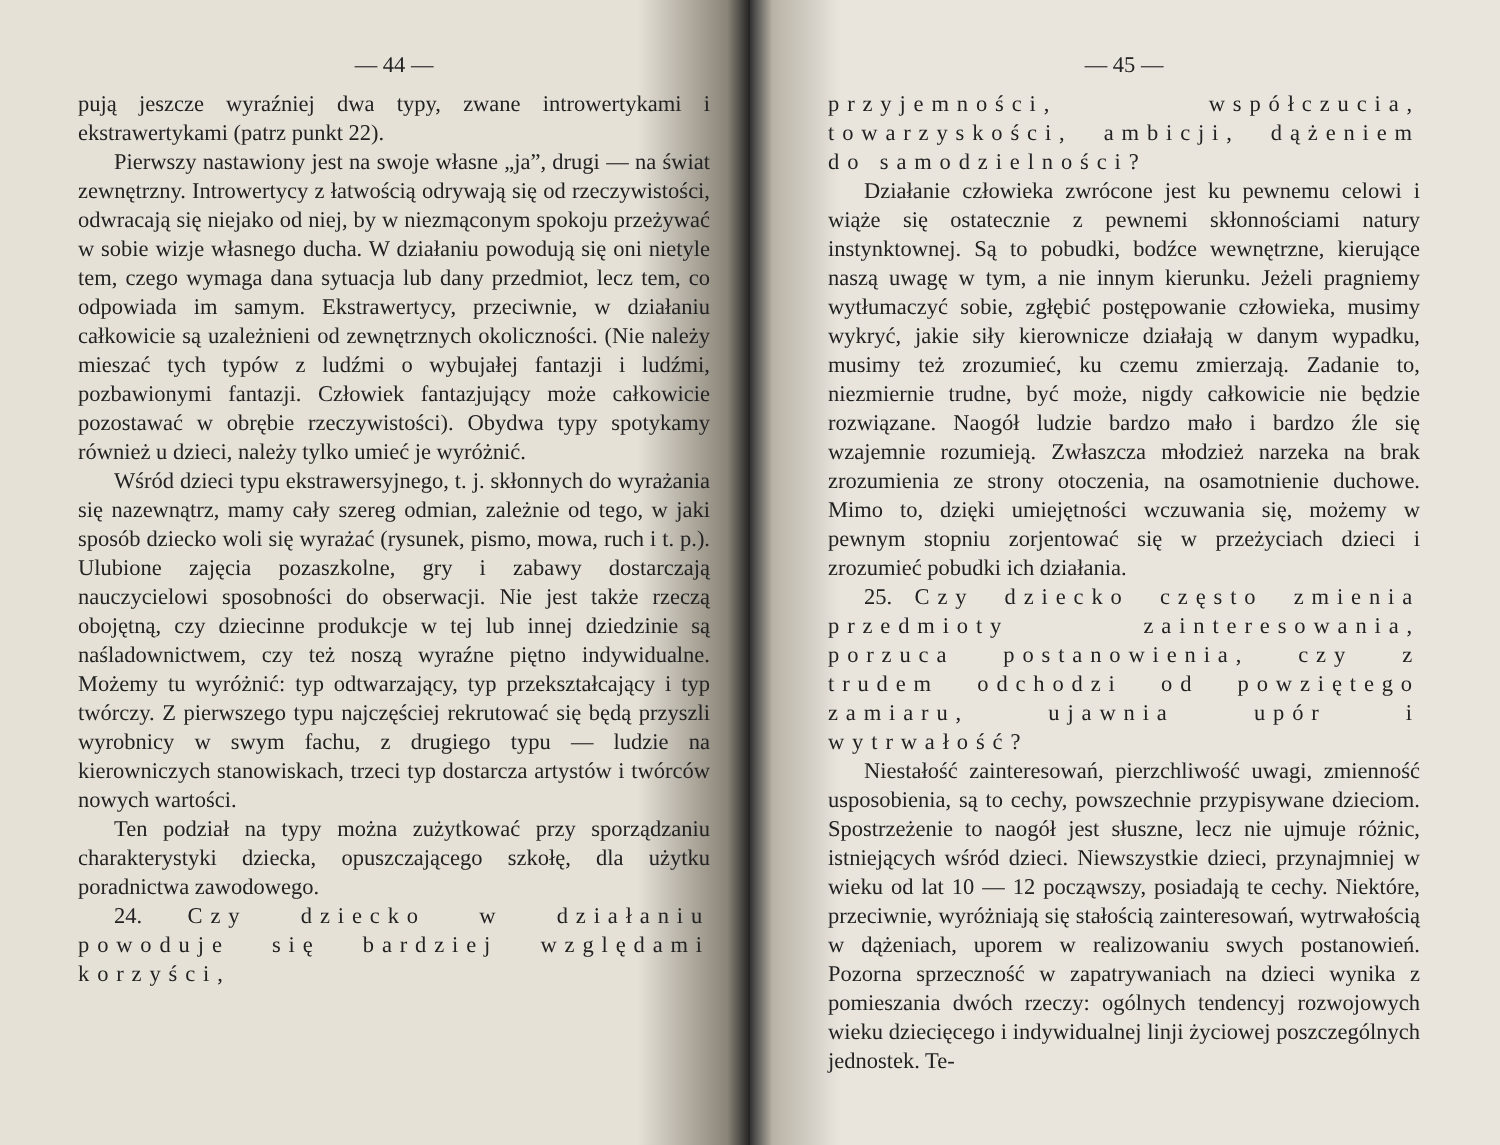— 44 —
pują jeszcze wyraźniej dwa typy, zwane introwertykami i ekstrawertykami (patrz punkt 22).
Pierwszy nastawiony jest na swoje własne „ja”, drugi — na świat zewnętrzny. Introwertycy z łatwością odrywają się od rzeczywistości, odwracają się niejako od niej, by w niezmąconym spokoju przeżywać w sobie wizje własnego ducha. W działaniu powodują się oni nietyle tem, czego wymaga dana sytuacja lub dany przedmiot, lecz tem, co odpowiada im samym. Ekstrawertycy, przeciwnie, w działaniu całkowicie są uzależnieni od zewnętrznych okoliczności. (Nie należy mieszać tych typów z ludźmi o wybujałej fantazji i ludźmi, pozbawionymi fantazji. Człowiek fantazjujący może całkowicie pozostawać w obrębie rzeczywistości). Obydwa typy spotykamy również u dzieci, należy tylko umieć je wyróżnić.
Wśród dzieci typu ekstrawersyjnego, t. j. skłonnych do wyrażania się nazewnątrz, mamy cały szereg odmian, zależnie od tego, w jaki sposób dziecko woli się wyrażać (rysunek, pismo, mowa, ruch i t. p.). Ulubione zajęcia pozaszkolne, gry i zabawy dostarczają nauczycielowi sposobności do obserwacji. Nie jest także rzeczą obojętną, czy dziecinne produkcje w tej lub innej dziedzinie są naśladownictwem, czy też noszą wyraźne piętno indywidualne. Możemy tu wyróżnić: typ odtwarzający, typ przekształcający i typ twórczy. Z pierwszego typu najczęściej rekrutować się będą przyszli wyrobnicy w swym fachu, z drugiego typu — ludzie na kierowniczych stanowiskach, trzeci typ dostarcza artystów i twórców nowych wartości.
Ten podział na typy można zużytkować przy sporządzaniu charakterystyki dziecka, opuszczającego szkołę, dla użytku poradnictwa zawodowego.
24. Czy dziecko w działaniu powoduje się bardziej względami korzyści,
— 45 —
przyjemności, współczucia, towarzyskości, ambicji, dążeniem do samodzielności?
Działanie człowieka zwrócone jest ku pewnemu celowi i wiąże się ostatecznie z pewnemi skłonnościami natury instynktownej. Są to pobudki, bodźce wewnętrzne, kierujące naszą uwagę w tym, a nie innym kierunku. Jeżeli pragniemy wytłumaczyć sobie, zgłębić postępowanie człowieka, musimy wykryć, jakie siły kierownicze działają w danym wypadku, musimy też zrozumieć, ku czemu zmierzają. Zadanie to, niezmiernie trudne, być może, nigdy całkowicie nie będzie rozwiązane. Naogół ludzie bardzo mało i bardzo źle się wzajemnie rozumieją. Zwłaszcza młodzież narzeka na brak zrozumienia ze strony otoczenia, na osamotnienie duchowe. Mimo to, dzięki umiejętności wczuwania się, możemy w pewnym stopniu zorjentować się w przeżyciach dzieci i zrozumieć pobudki ich działania.
25. Czy dziecko często zmienia przedmioty zainteresowania, porzuca postanowienia, czy z trudem odchodzi od powziętego zamiaru, ujawnia upór i wytrwałość?
Niestałość zainteresowań, pierzchliwość uwagi, zmienność usposobienia, są to cechy, powszechnie przypisywane dzieciom. Spostrzeżenie to naogół jest słuszne, lecz nie ujmuje różnic, istniejących wśród dzieci. Niewszystkie dzieci, przynajmniej w wieku od lat 10 — 12 począwszy, posiadają te cechy. Niektóre, przeciwnie, wyróżniają się stałością zainteresowań, wytrwałością w dążeniach, uporem w realizowaniu swych postanowień. Pozorna sprzeczność w zapatrywaniach na dzieci wynika z pomieszania dwóch rzeczy: ogólnych tendencyj rozwojowych wieku dziecięcego i indywidualnej linji życiowej poszczególnych jednostek. Te-